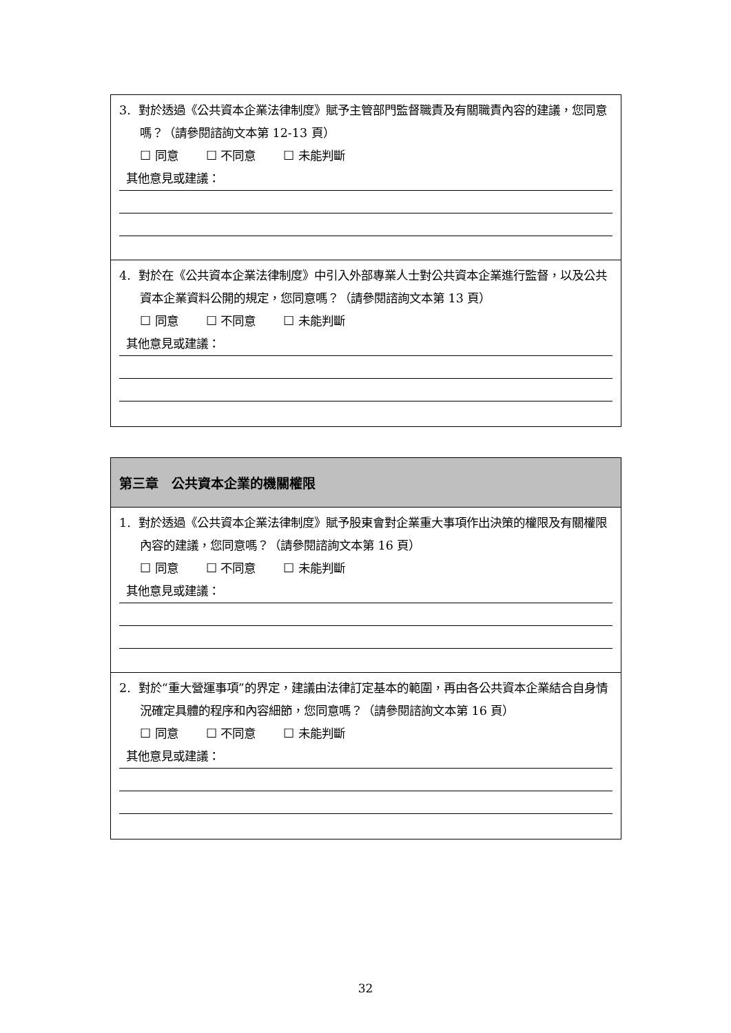3. 對於透過《公共資本企業法律制度》賦予主管部門監督職責及有關職責內容的建議，您同意嗎？（請參閱諮詢文本第 12-13 頁）
☐ 同意 ☐ 不同意 ☐ 未能判斷
其他意見或建議：
4. 對於在《公共資本企業法律制度》中引入外部專業人士對公共資本企業進行監督，以及公共資本企業資料公開的規定，您同意嗎？（請參閱諮詢文本第 13 頁）
☐ 同意 ☐ 不同意 ☐ 未能判斷
其他意見或建議：
第三章　公共資本企業的機關權限
1. 對於透過《公共資本企業法律制度》賦予股東會對企業重大事項作出決策的權限及有關權限內容的建議，您同意嗎？（請參閱諮詢文本第 16 頁）
☐ 同意 ☐ 不同意 ☐ 未能判斷
其他意見或建議：
2. 對於“重大營運事項”的界定，建議由法律訂定基本的範圍，再由各公共資本企業結合自身情況確定具體的程序和內容細節，您同意嗎？（請參閱諮詢文本第 16 頁）
☐ 同意 ☐ 不同意 ☐ 未能判斷
其他意見或建議：
32